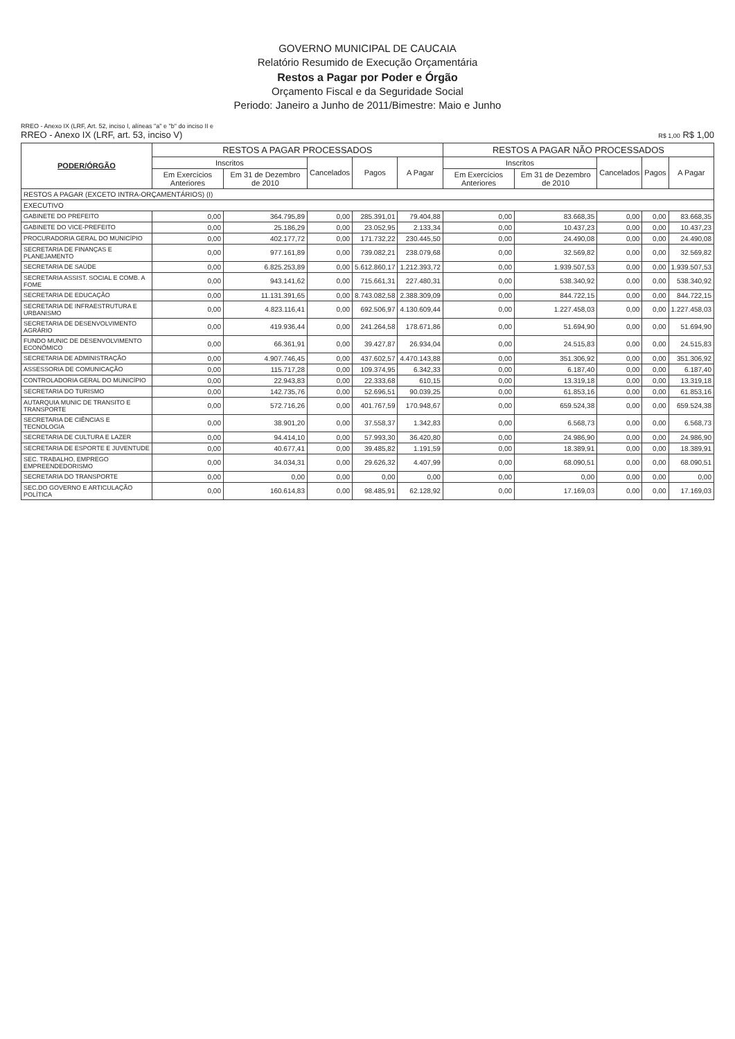GOVERNO MUNICIPAL DE CAUCAIA
Relatório Resumido de Execução Orçamentária
Restos a Pagar por Poder e Órgão
Orçamento Fiscal e da Seguridade Social
Periodo: Janeiro a Junho de 2011/Bimestre: Maio e Junho
RREO - Anexo IX (LRF, Art. 52, inciso I, alíneas "a" e "b" do inciso II e
RREO - Anexo IX (LRF, art. 53, inciso V) R$ 1,00 R$ 1,00
| PODER/ÓRGÃO | RESTOS A PAGAR PROCESSADOS | | | | | RESTOS A PAGAR NÃO PROCESSADOS | | | | |
| --- | --- | --- | --- | --- | --- | --- | --- | --- | --- | --- |
| | Inscritos | | Cancelados | Pagos | A Pagar | Inscritos | | Cancelados | Pagos | A Pagar |
| | Em Exercícios Anteriores | Em 31 de Dezembro de 2010 | | | | Em Exercícios Anteriores | Em 31 de Dezembro de 2010 | | | |
| RESTOS A PAGAR (EXCETO INTRA-ORÇAMENTÁRIOS) (I) | | | | | | | | | | |
| EXECUTIVO | | | | | | | | | | |
| GABINETE DO PREFEITO | 0,00 | 364.795,89 | 0,00 | 285.391,01 | 79.404,88 | 0,00 | 83.668,35 | 0,00 | 0,00 | 83.668,35 |
| GABINETE DO VICE-PREFEITO | 0,00 | 25.186,29 | 0,00 | 23.052,95 | 2.133,34 | 0,00 | 10.437,23 | 0,00 | 0,00 | 10.437,23 |
| PROCURADORIA GERAL DO MUNICÍPIO | 0,00 | 402.177,72 | 0,00 | 171.732,22 | 230.445,50 | 0,00 | 24.490,08 | 0,00 | 0,00 | 24.490,08 |
| SECRETARIA DE FINANÇAS E PLANEJAMENTO | 0,00 | 977.161,89 | 0,00 | 739.082,21 | 238.079,68 | 0,00 | 32.569,82 | 0,00 | 0,00 | 32.569,82 |
| SECRETARIA DE SAÚDE | 0,00 | 6.825.253,89 | 0,00 | 5.612.860,17 | 1.212.393,72 | 0,00 | 1.939.507,53 | 0,00 | 0,00 | 1.939.507,53 |
| SECRETARIA ASSIST. SOCIAL E COMB. A FOME | 0,00 | 943.141,62 | 0,00 | 715.661,31 | 227.480,31 | 0,00 | 538.340,92 | 0,00 | 0,00 | 538.340,92 |
| SECRETARIA DE EDUCAÇÃO | 0,00 | 11.131.391,65 | 0,00 | 8.743.082,58 | 2.388.309,09 | 0,00 | 844.722,15 | 0,00 | 0,00 | 844.722,15 |
| SECRETARIA DE INFRAESTRUTURA E URBANISMO | 0,00 | 4.823.116,41 | 0,00 | 692.506,97 | 4.130.609,44 | 0,00 | 1.227.458,03 | 0,00 | 0,00 | 1.227.458,03 |
| SECRETARIA DE DESENVOLVIMENTO AGRÁRIO | 0,00 | 419.936,44 | 0,00 | 241.264,58 | 178.671,86 | 0,00 | 51.694,90 | 0,00 | 0,00 | 51.694,90 |
| FUNDO MUNIC DE DESENVOLVIMENTO ECONÔMICO | 0,00 | 66.361,91 | 0,00 | 39.427,87 | 26.934,04 | 0,00 | 24.515,83 | 0,00 | 0,00 | 24.515,83 |
| SECRETARIA DE ADMINISTRAÇÃO | 0,00 | 4.907.746,45 | 0,00 | 437.602,57 | 4.470.143,88 | 0,00 | 351.306,92 | 0,00 | 0,00 | 351.306,92 |
| ASSESSORIA DE COMUNICAÇÃO | 0,00 | 115.717,28 | 0,00 | 109.374,95 | 6.342,33 | 0,00 | 6.187,40 | 0,00 | 0,00 | 6.187,40 |
| CONTROLADORIA GERAL DO MUNICÍPIO | 0,00 | 22.943,83 | 0,00 | 22.333,68 | 610,15 | 0,00 | 13.319,18 | 0,00 | 0,00 | 13.319,18 |
| SECRETARIA DO TURISMO | 0,00 | 142.735,76 | 0,00 | 52.696,51 | 90.039,25 | 0,00 | 61.853,16 | 0,00 | 0,00 | 61.853,16 |
| AUTARQUIA MUNIC DE TRANSITO E TRANSPORTE | 0,00 | 572.716,26 | 0,00 | 401.767,59 | 170.948,67 | 0,00 | 659.524,38 | 0,00 | 0,00 | 659.524,38 |
| SECRETARIA DE CIÊNCIAS E TECNOLOGIA | 0,00 | 38.901,20 | 0,00 | 37.558,37 | 1.342,83 | 0,00 | 6.568,73 | 0,00 | 0,00 | 6.568,73 |
| SECRETARIA DE CULTURA E LAZER | 0,00 | 94.414,10 | 0,00 | 57.993,30 | 36.420,80 | 0,00 | 24.986,90 | 0,00 | 0,00 | 24.986,90 |
| SECRETARIA DE ESPORTE E JUVENTUDE | 0,00 | 40.677,41 | 0,00 | 39.485,82 | 1.191,59 | 0,00 | 18.389,91 | 0,00 | 0,00 | 18.389,91 |
| SEC. TRABALHO, EMPREGO EMPREENDEDORISMO | 0,00 | 34.034,31 | 0,00 | 29.626,32 | 4.407,99 | 0,00 | 68.090,51 | 0,00 | 0,00 | 68.090,51 |
| SECRETARIA DO TRANSPORTE | 0,00 | 0,00 | 0,00 | 0,00 | 0,00 | 0,00 | 0,00 | 0,00 | 0,00 | 0,00 |
| SEC.DO GOVERNO E ARTICULAÇÃO POLÍTICA | 0,00 | 160.614,83 | 0,00 | 98.485,91 | 62.128,92 | 0,00 | 17.169,03 | 0,00 | 0,00 | 17.169,03 |